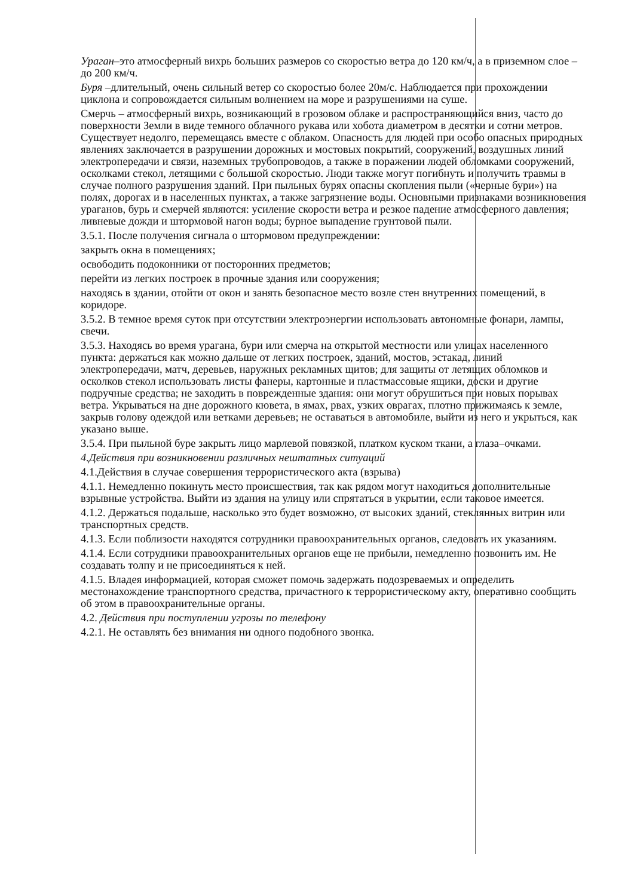Ураган–это атмосферный вихрь больших размеров со скоростью ветра до 120 км/ч, а в приземном слое –до 200 км/ч.
Буря –длительный, очень сильный ветер со скоростью более 20м/с. Наблюдается при прохождении циклона и сопровождается сильным волнением на море и разрушениями на суше.
Смерчь – атмосферный вихрь, возникающий в грозовом облаке и распространяющийся вниз, часто до поверхности Земли в виде темного облачного рукава или хобота диаметром в десятки и сотни метров. Существует недолго, перемещаясь вместе с облаком. Опасность для людей при особо опасных природных явлениях заключается в разрушении дорожных и мостовых покрытий, сооружений, воздушных линий электропередачи и связи, наземных трубопроводов, а также в поражении людей обломками сооружений, осколками стекол, летящими с большой скоростью. Люди также могут погибнуть и получить травмы в случае полного разрушения зданий. При пыльных бурях опасны скопления пыли («черные бури») на полях, дорогах и в населенных пунктах, а также загрязнение воды. Основными признаками возникновения ураганов, бурь и смерчей являются: усиление скорости ветра и резкое падение атмосферного давления; ливневые дожди и штормовой нагон воды; бурное выпадение грунтовой пыли.
3.5.1. После получения сигнала о штормовом предупреждении:
закрыть окна в помещениях;
освободить подоконники от посторонних предметов;
перейти из легких построек в прочные здания или сооружения;
находясь в здании, отойти от окон и занять безопасное место возле стен внутренних помещений, в коридоре.
3.5.2. В темное время суток при отсутствии электроэнергии использовать автономные фонари, лампы, свечи.
3.5.3. Находясь во время урагана, бури или смерча на открытой местности или улицах населенного пункта: держаться как можно дальше от легких построек, зданий, мостов, эстакад, линий электропередачи, матч, деревьев, наружных рекламных щитов; для защиты от летящих обломков и осколков стекол использовать листы фанеры, картонные и пластмассовые ящики, доски и другие подручные средства; не заходить в поврежденные здания: они могут обрушиться при новых порывах ветра. Укрываться на дне дорожного кювета, в ямах, рвах, узких оврагах, плотно прижимаясь к земле, закрыв голову одеждой или ветками деревьев; не оставаться в автомобиле, выйти из него и укрыться, как указано выше.
3.5.4. При пыльной буре закрыть лицо марлевой повязкой, платком куском ткани, а глаза–очками.
4.Действия при возникновении различных нештатных ситуаций
4.1.Действия в случае совершения террористического акта (взрыва)
4.1.1. Немедленно покинуть место происшествия, так как рядом могут находиться дополнительные взрывные устройства. Выйти из здания на улицу или спрятаться в укрытии, если таковое имеется.
4.1.2. Держаться подальше, насколько это будет возможно, от высоких зданий, стеклянных витрин или транспортных средств.
4.1.3. Если поблизости находятся сотрудники правоохранительных органов, следовать их указаниям.
4.1.4. Если сотрудники правоохранительных органов еще не прибыли, немедленно позвонить им. Не создавать толпу и не присоединяться к ней.
4.1.5. Владея информацией, которая сможет помочь задержать подозреваемых и определить местонахождение транспортного средства, причастного к террористическому акту, оперативно сообщить об этом в правоохранительные органы.
4.2. Действия при поступлении угрозы по телефону
4.2.1. Не оставлять без внимания ни одного подобного звонка.